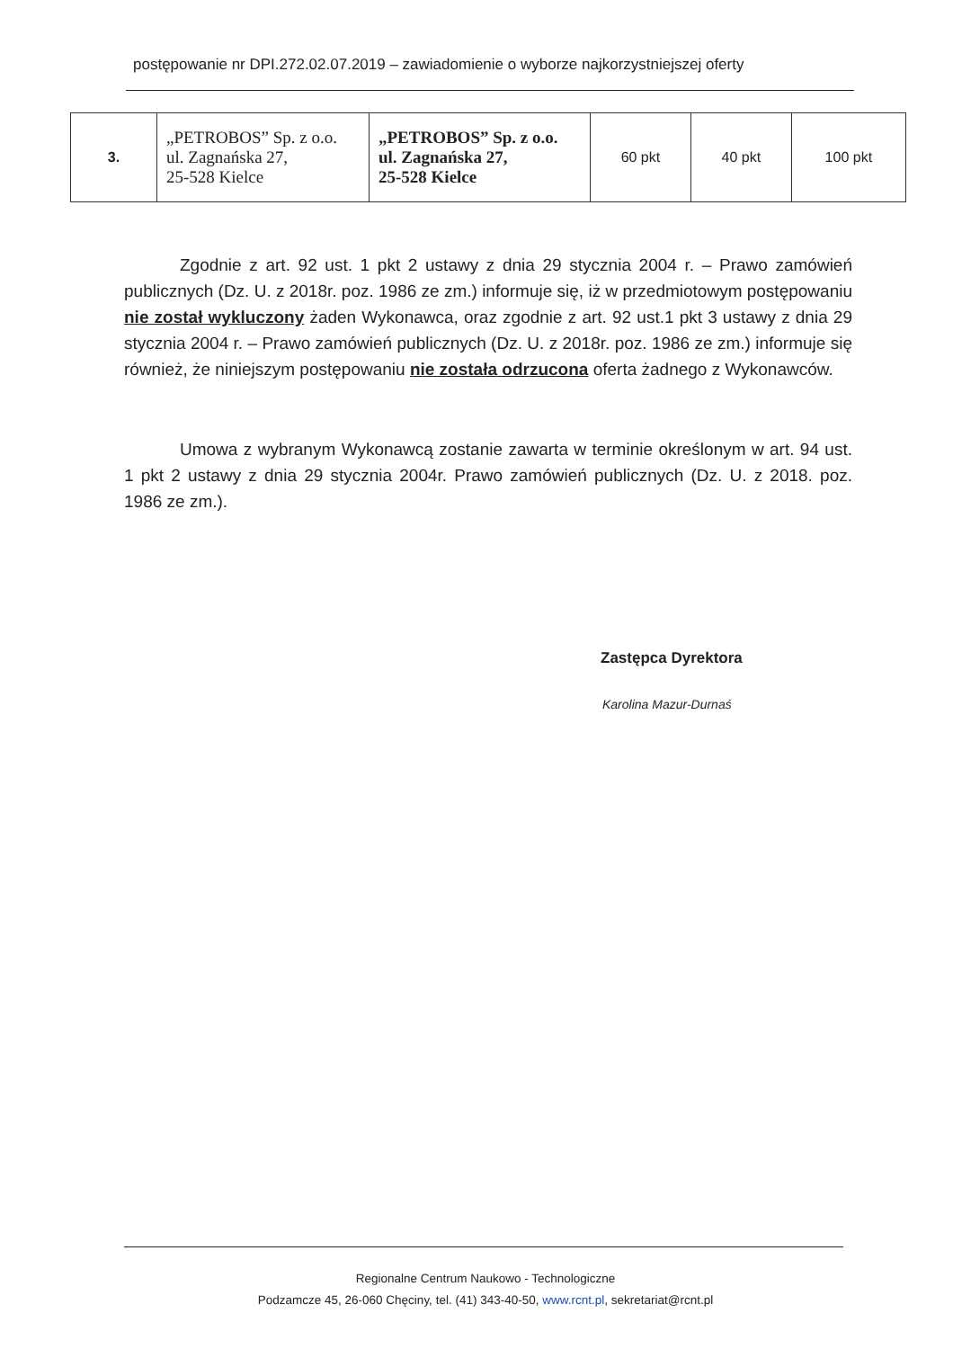postępowanie nr DPI.272.02.07.2019 – zawiadomienie o wyborze najkorzystniejszej oferty
| 3. | „PETROBOS” Sp. z o.o. ul. Zagnańska 27, 25-528 Kielce | „PETROBOS” Sp. z o.o. ul. Zagnańska 27, 25-528 Kielce | 60 pkt | 40 pkt | 100 pkt |
Zgodnie z art. 92 ust. 1 pkt 2 ustawy z dnia 29 stycznia 2004 r. – Prawo zamówień publicznych (Dz. U. z 2018r. poz. 1986 ze zm.) informuje się, iż w przedmiotowym postępowaniu nie został wykluczony żaden Wykonawca, oraz zgodnie z art. 92 ust.1 pkt 3 ustawy z dnia 29 stycznia 2004 r. – Prawo zamówień publicznych (Dz. U. z 2018r. poz. 1986 ze zm.) informuje się również, że niniejszym postępowaniu nie została odrzucona oferta żadnego z Wykonawców.
Umowa z wybranym Wykonawcą zostanie zawarta w terminie określonym w art. 94 ust. 1 pkt 2 ustawy z dnia 29 stycznia 2004r. Prawo zamówień publicznych (Dz. U. z 2018. poz. 1986 ze zm.).
Zastępca Dyrektora
Karolina Mazur-Durnaś
Regionalne Centrum Naukowo - Technologiczne
Podzamcze 45, 26-060 Chęciny, tel. (41) 343-40-50, www.rcnt.pl, sekretariat@rcnt.pl